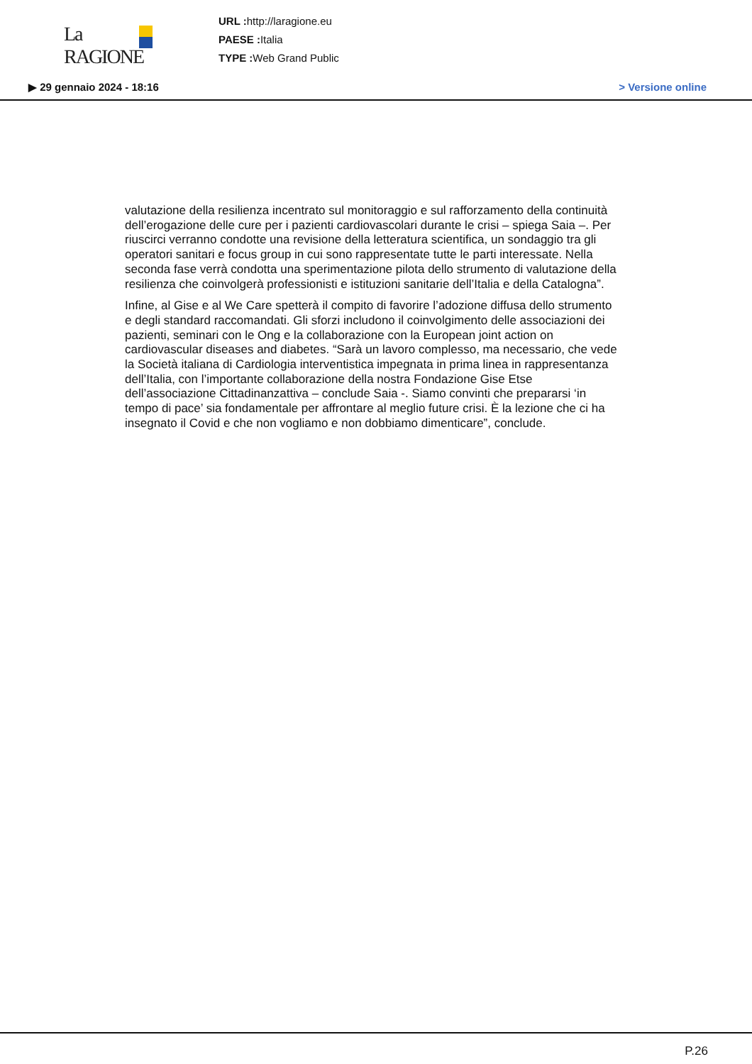La RAGIONE
URL : http://laragione.eu
PAESE : Italia
TYPE : Web Grand Public
▶ 29 gennaio 2024 - 18:16 > Versione online
valutazione della resilienza incentrato sul monitoraggio e sul rafforzamento della continuità dell’erogazione delle cure per i pazienti cardiovascolari durante le crisi – spiega Saia –. Per riuscirci verranno condotte una revisione della letteratura scientifica, un sondaggio tra gli operatori sanitari e focus group in cui sono rappresentate tutte le parti interessate. Nella seconda fase verrà condotta una sperimentazione pilota dello strumento di valutazione della resilienza che coinvolgerà professionisti e istituzioni sanitarie dell’Italia e della Catalogna”.
Infine, al Gise e al We Care spetterà il compito di favorire l’adozione diffusa dello strumento e degli standard raccomandati. Gli sforzi includono il coinvolgimento delle associazioni dei pazienti, seminari con le Ong e la collaborazione con la European joint action on cardiovascular diseases and diabetes. “Sarà un lavoro complesso, ma necessario, che vede la Società italiana di Cardiologia interventistica impegnata in prima linea in rappresentanza dell’Italia, con l’importante collaborazione della nostra Fondazione Gise Etse dell’associazione Cittadinanzattiva – conclude Saia -. Siamo convinti che prepararsi ‘in tempo di pace’ sia fondamentale per affrontare al meglio future crisi. È la lezione che ci ha insegnato il Covid e che non vogliamo e non dobbiamo dimenticare”, conclude.
P.26